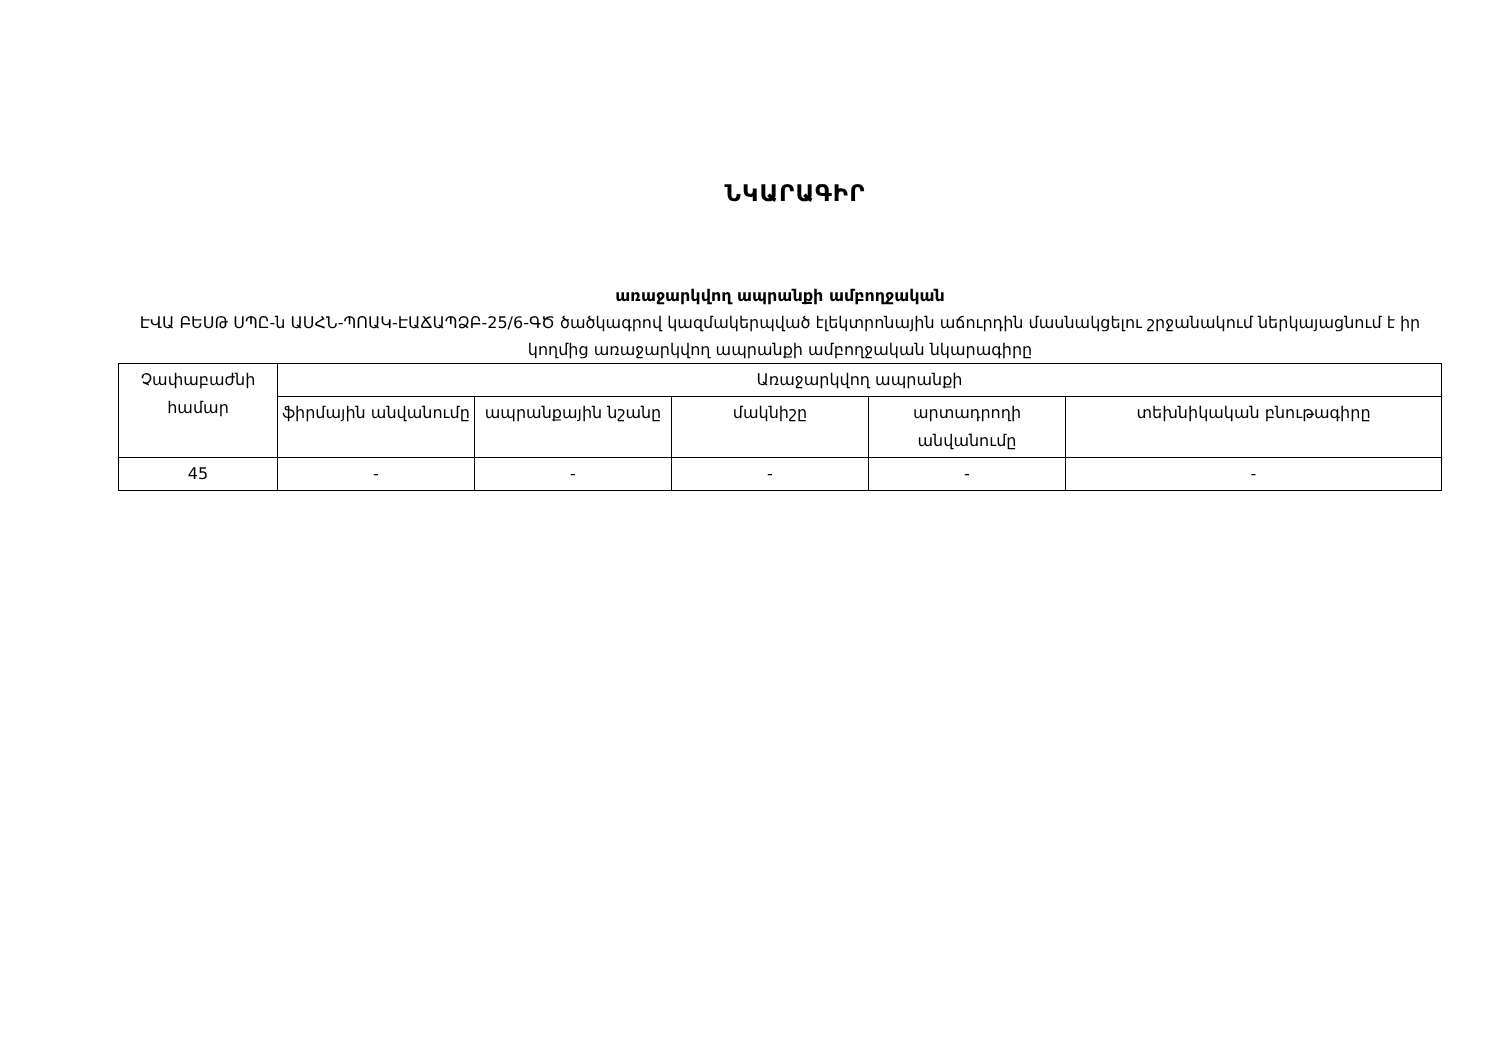ՆԿԱՐԱԳԻՐ
առաջարկվող ապրանքի ամբողջական
ԷՎԱ ԲԵՍԹ ՍՊԸ-ն ԱՍՀՆ-ՊՈԱԿ-ԷԱՃԱՊՁԲ-25/6-ԳԾ ծածկագրով կազմակերպված էլեկտրոնային աճուրդին մասնակցելու շրջանակում ներկայացնում է իր կողմից առաջարկվող ապրանքի ամբողջական նկարագիրը
| Չափաբաժնի համար | Առաջարկվող ապրանքի | | | | |
| --- | --- | --- | --- | --- | --- |
| | ֆիրմային անվանումը | ապրանքային նշանը | մակնիշը | արտադրողի անվանումը | տեխնիկական բնութագիրը |
| 45 | - | - | - | - | - |